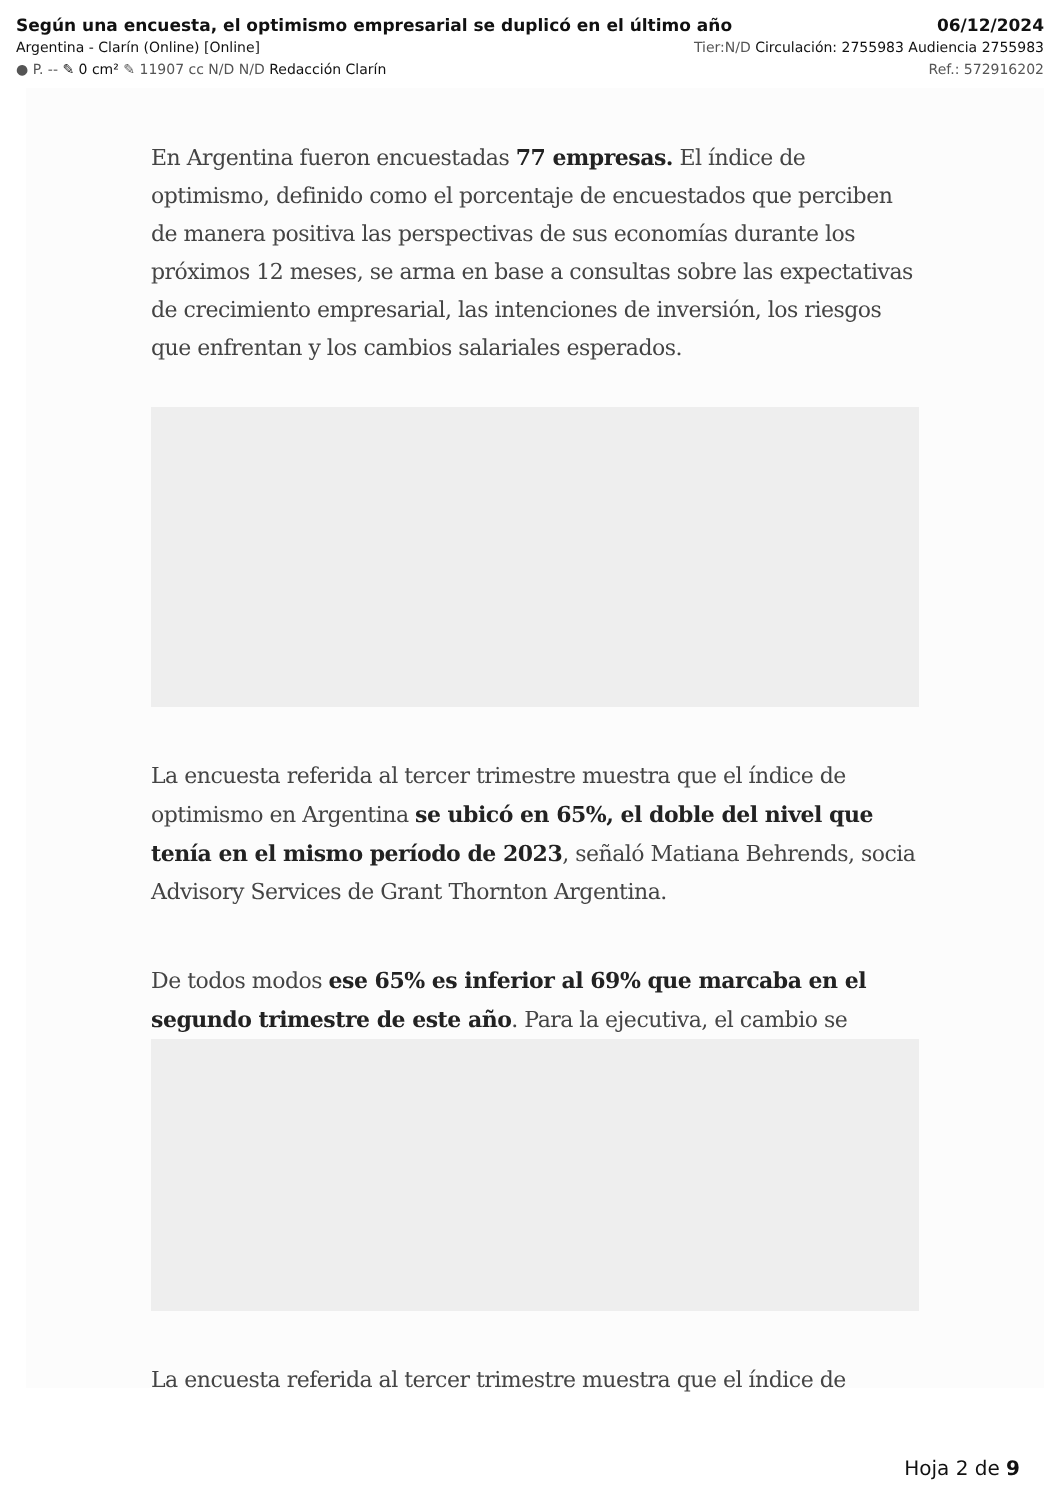Según una encuesta, el optimismo empresarial se duplicó en el último año 06/12/2024
Argentina - Clarín (Online) [Online] Tier:N/D Circulación: 2755983 Audiencia 2755983
● P. -- ✎ 0 cm² ✎ 11907 cc N/D N/D Redacción Clarín Ref.: 572916202
En Argentina fueron encuestadas 77 empresas. El índice de optimismo, definido como el porcentaje de encuestados que perciben de manera positiva las perspectivas de sus economías durante los próximos 12 meses, se arma en base a consultas sobre las expectativas de crecimiento empresarial, las intenciones de inversión, los riesgos que enfrentan y los cambios salariales esperados.
La encuesta referida al tercer trimestre muestra que el índice de optimismo en Argentina se ubicó en 65%, el doble del nivel que tenía en el mismo período de 2023, señaló Matiana Behrends, socia Advisory Services de Grant Thornton Argentina.
De todos modos ese 65% es inferior al 69% que marcaba en el segundo trimestre de este año. Para la ejecutiva, el cambio se
La encuesta referida al tercer trimestre muestra que el índice de
Hoja 2 de 9